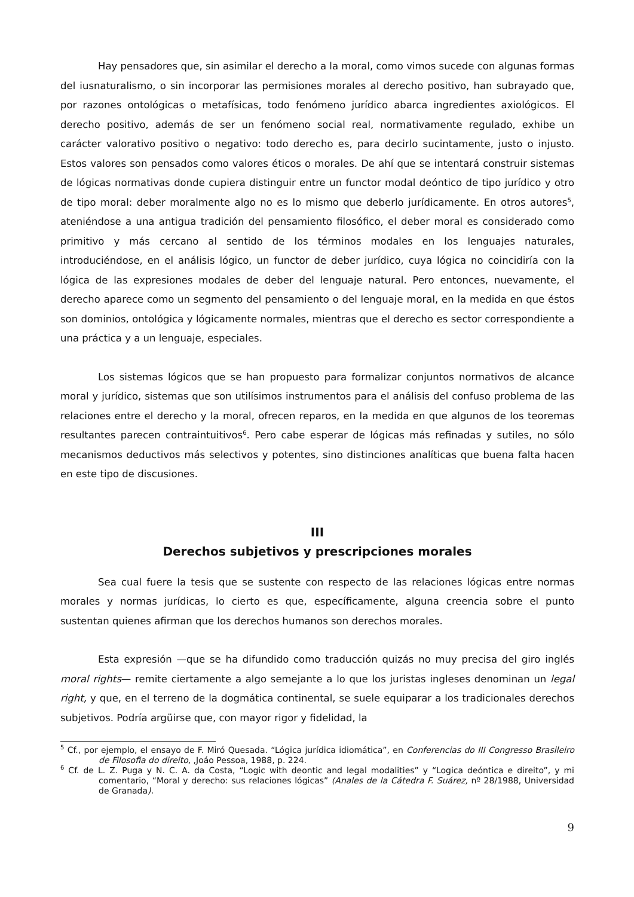Hay pensadores que, sin asimilar el derecho a la moral, como vimos sucede con algunas formas del iusnaturalismo, o sin incorporar las permisiones morales al derecho positivo, han subrayado que, por razones ontológicas o metafísicas, todo fenómeno jurídico abarca ingredientes axiológicos. El derecho positivo, además de ser un fenómeno social real, normativamente regulado, exhibe un carácter valorativo positivo o negativo: todo derecho es, para decirlo sucintamente, justo o injusto. Estos valores son pensados como valores éticos o morales. De ahí que se intentará construir sistemas de lógicas normativas donde cupiera distinguir entre un functor modal deóntico de tipo jurídico y otro de tipo moral: deber moralmente algo no es lo mismo que deberlo jurídicamente. En otros autores<sup>5</sup>, ateniéndose a una antigua tradición del pensamiento filosófico, el deber moral es considerado como primitivo y más cercano al sentido de los términos modales en los lenguajes naturales, introduciéndose, en el análisis lógico, un functor de deber jurídico, cuya lógica no coincidiría con la lógica de las expresiones modales de deber del lenguaje natural. Pero entonces, nuevamente, el derecho aparece como un segmento del pensamiento o del lenguaje moral, en la medida en que éstos son dominios, ontológica y lógicamente normales, mientras que el derecho es sector correspondiente a una práctica y a un lenguaje, especiales.
Los sistemas lógicos que se han propuesto para formalizar conjuntos normativos de alcance moral y jurídico, sistemas que son utilísimos instrumentos para el análisis del confuso problema de las relaciones entre el derecho y la moral, ofrecen reparos, en la medida en que algunos de los teoremas resultantes parecen contraintuitivos<sup>6</sup>. Pero cabe esperar de lógicas más refinadas y sutiles, no sólo mecanismos deductivos más selectivos y potentes, sino distinciones analíticas que buena falta hacen en este tipo de discusiones.
III
Derechos subjetivos y prescripciones morales
Sea cual fuere la tesis que se sustente con respecto de las relaciones lógicas entre normas morales y normas jurídicas, lo cierto es que, específicamente, alguna creencia sobre el punto sustentan quienes afirman que los derechos humanos son derechos morales.
Esta expresión —que se ha difundido como traducción quizás no muy precisa del giro inglés moral rights— remite ciertamente a algo semejante a lo que los juristas ingleses denominan un legal right, y que, en el terreno de la dogmática continental, se suele equiparar a los tradicionales derechos subjetivos. Podría argüirse que, con mayor rigor y fidelidad, la
<sup>5</sup> Cf., por ejemplo, el ensayo de F. Miró Quesada. “Lógica jurídica idiomática”, en Conferencias do III Congresso Brasileiro de Filosofia do direito, ,Joáo Pessoa, 1988, p. 224.
<sup>6</sup> Cf. de L. Z. Puga y N. C. A. da Costa, “Logic with deontic and legal modalities” y “Logica deóntica e direito”, y mi comentario, “Moral y derecho: sus relaciones lógicas” (Anales de la Cátedra F. Suárez, nº 28/1988, Universidad de Granada).
9